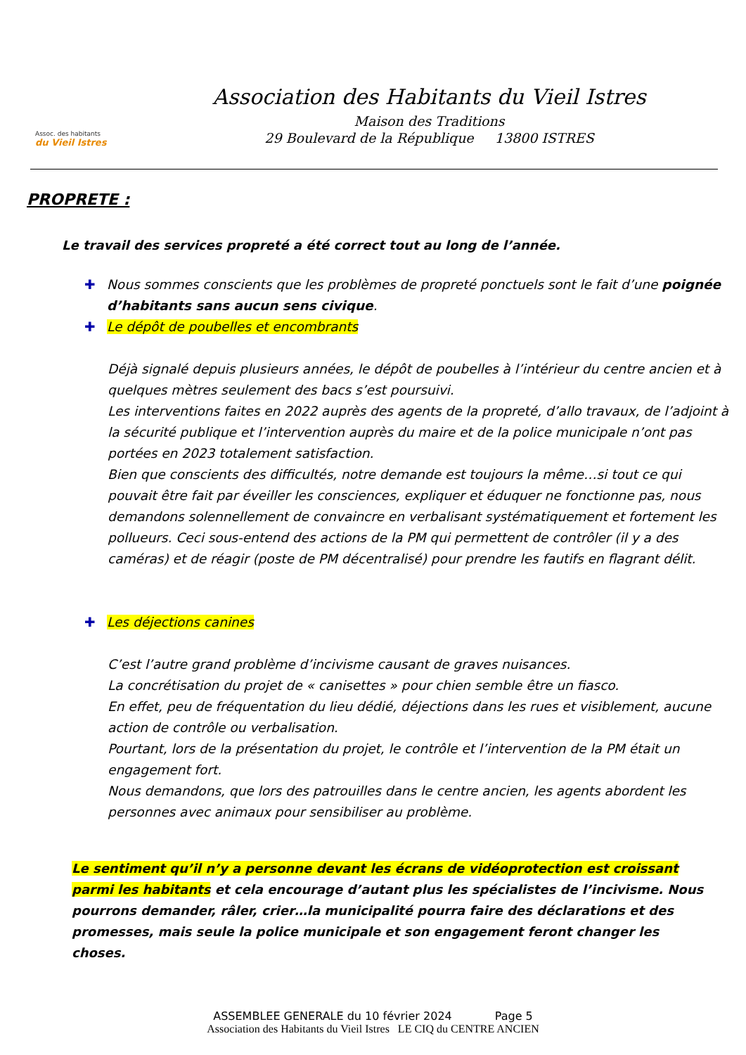Assoc. des habitants
du Vieil Istres
Association des Habitants du Vieil Istres
Maison des Traditions
29 Boulevard de la République 13800 ISTRES
PROPRETE :
Le travail des services propreté a été correct tout au long de l’année.
✚ Nous sommes conscients que les problèmes de propreté ponctuels sont le fait d’une poignée d’habitants sans aucun sens civique.
✚ Le dépôt de poubelles et encombrants
Déjà signalé depuis plusieurs années, le dépôt de poubelles à l’intérieur du centre ancien et à quelques mètres seulement des bacs s’est poursuivi.
Les interventions faites en 2022 auprès des agents de la propreté, d’allo travaux, de l’adjoint à la sécurité publique et l’intervention auprès du maire et de la police municipale n’ont pas portées en 2023 totalement satisfaction.
Bien que conscients des difficultés, notre demande est toujours la même…si tout ce qui pouvait être fait par éveiller les consciences, expliquer et éduquer ne fonctionne pas, nous demandons solennellement de convaincre en verbalisant systématiquement et fortement les pollueurs. Ceci sous-entend des actions de la PM qui permettent de contrôler (il y a des caméras) et de réagir (poste de PM décentralisé) pour prendre les fautifs en flagrant délit.
✚ Les déjections canines
C’est l’autre grand problème d’incivisme causant de graves nuisances.
La concrétisation du projet de « canisettes » pour chien semble être un fiasco.
En effet, peu de fréquentation du lieu dédié, déjections dans les rues et visiblement, aucune action de contrôle ou verbalisation.
Pourtant, lors de la présentation du projet, le contrôle et l’intervention de la PM était un engagement fort.
Nous demandons, que lors des patrouilles dans le centre ancien, les agents abordent les personnes avec animaux pour sensibiliser au problème.
Le sentiment qu’il n’y a personne devant les écrans de vidéoprotection est croissant parmi les habitants et cela encourage d’autant plus les spécialistes de l’incivisme. Nous pourrons demander, râler, crier…la municipalité pourra faire des déclarations et des promesses, mais seule la police municipale et son engagement feront changer les choses.
ASSEMBLEE GENERALE du 10 février 2024 Page 5
Association des Habitants du Vieil Istres LE CIQ du CENTRE ANCIEN